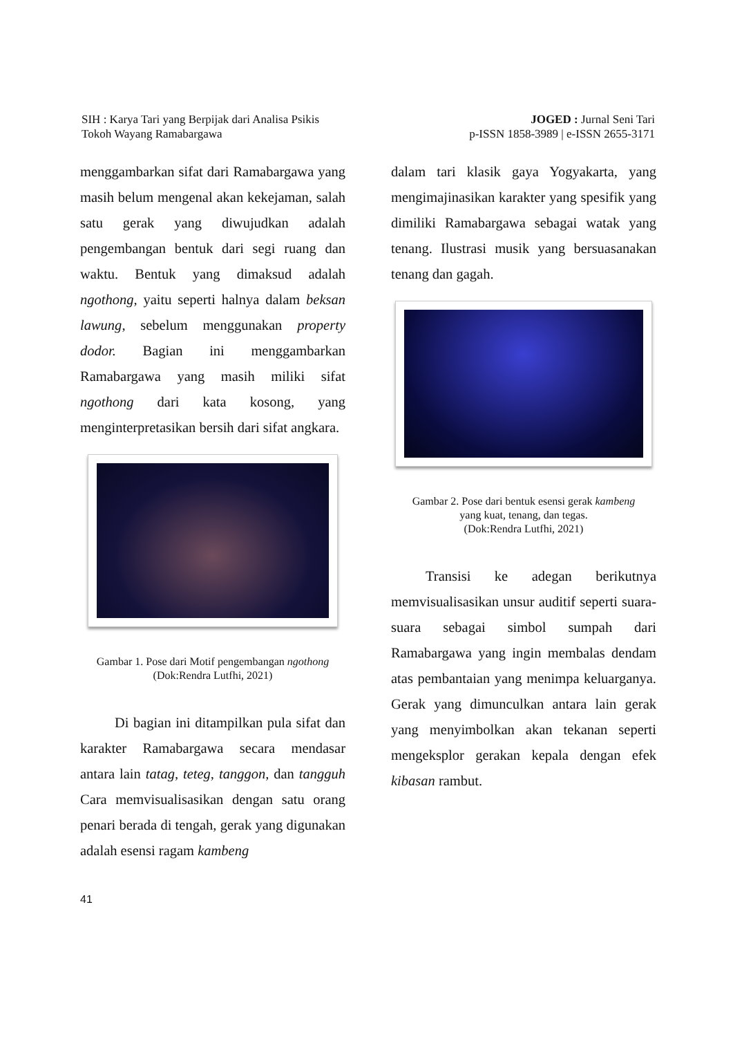SIH : Karya Tari yang Berpijak dari Analisa Psikis
Tokoh Wayang Ramabargawa
JOGED : Jurnal Seni Tari
p-ISSN 1858-3989 | e-ISSN 2655-3171
menggambarkan sifat dari Ramabargawa yang masih belum mengenal akan kekejaman, salah satu gerak yang diwujudkan adalah pengembangan bentuk dari segi ruang dan waktu. Bentuk yang dimaksud adalah ngothong, yaitu seperti halnya dalam beksan lawung, sebelum menggunakan property dodor. Bagian ini menggambarkan Ramabargawa yang masih miliki sifat ngothong dari kata kosong, yang menginterpretasikan bersih dari sifat angkara.
Gambar 1. Pose dari Motif pengembangan ngothong
(Dok:Rendra Lutfhi, 2021)
Di bagian ini ditampilkan pula sifat dan karakter Ramabargawa secara mendasar antara lain tatag, teteg, tanggon, dan tangguh Cara memvisualisasikan dengan satu orang penari berada di tengah, gerak yang digunakan adalah esensi ragam kambeng
dalam tari klasik gaya Yogyakarta, yang mengimajinasikan karakter yang spesifik yang dimiliki Ramabargawa sebagai watak yang tenang. Ilustrasi musik yang bersuasanakan tenang dan gagah.
Gambar 2. Pose dari bentuk esensi gerak kambeng
yang kuat, tenang, dan tegas.
(Dok:Rendra Lutfhi, 2021)
Transisi ke adegan berikutnya memvisualisasikan unsur auditif seperti suara-suara sebagai simbol sumpah dari Ramabargawa yang ingin membalas dendam atas pembantaian yang menimpa keluarganya. Gerak yang dimunculkan antara lain gerak yang menyimbolkan akan tekanan seperti mengeksplor gerakan kepala dengan efek kibasan rambut.
41